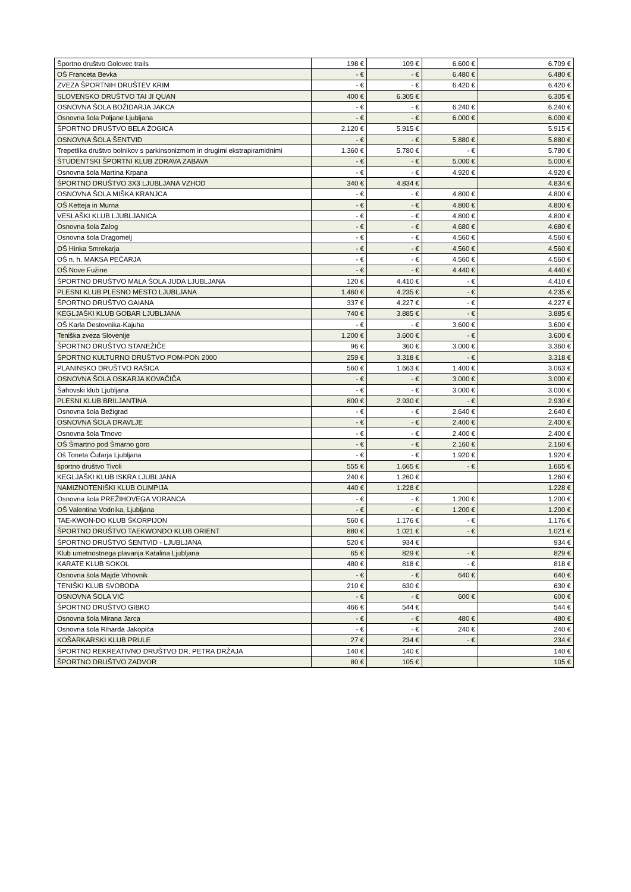| Športno društvo Golovec trails | 198 € | 109 € | 6.600 € | 6.709 € |
| OŠ Franceta Bevka | - € | - € | 6.480 € | 6.480 € |
| ZVEZA ŠPORTNIH DRUŠTEV KRIM | - € | - € | 6.420 € | 6.420 € |
| SLOVENSKO DRUŠTVO TAI JI QUAN | 400 € | 6.305 € | | 6.305 € |
| OSNOVNA ŠOLA BOŽIDARJA JAKCA | - € | - € | 6.240 € | 6.240 € |
| Osnovna šola Poljane Ljubljana | - € | - € | 6.000 € | 6.000 € |
| ŠPORTNO DRUŠTVO BELA ŽOGICA | 2.120 € | 5.915 € | | 5.915 € |
| OSNOVNA ŠOLA ŠENTVID | - € | - € | 5.880 € | 5.880 € |
| Trepetlika društvo bolnikov s parkinsonizmom in drugimi ekstrapiramidnimi | 1.360 € | 5.780 € | - € | 5.780 € |
| ŠTUDENTSKI ŠPORTNI KLUB ZDRAVA ZABAVA | - € | - € | 5.000 € | 5.000 € |
| Osnovna šola Martina Krpana | - € | - € | 4.920 € | 4.920 € |
| ŠPORTNO DRUŠTVO 3X3 LJUBLJANA VZHOD | 340 € | 4.834 € | | 4.834 € |
| OSNOVNA ŠOLA MIŠKA KRANJCA | - € | - € | 4.800 € | 4.800 € |
| OŠ Ketteja in Murna | - € | - € | 4.800 € | 4.800 € |
| VESLAŠKI KLUB LJUBLJANICA | - € | - € | 4.800 € | 4.800 € |
| Osnovna šola Zalog | - € | - € | 4.680 € | 4.680 € |
| Osnovna šola Dragomelj | - € | - € | 4.560 € | 4.560 € |
| OŠ Hinka Smrekarja | - € | - € | 4.560 € | 4.560 € |
| OŠ n. h. MAKSA PEČARJA | - € | - € | 4.560 € | 4.560 € |
| OŠ Nove Fužine | - € | - € | 4.440 € | 4.440 € |
| ŠPORTNO DRUŠTVO MALA ŠOLA JUDA LJUBLJANA | 120 € | 4.410 € | - € | 4.410 € |
| PLESNI KLUB PLESNO MESTO LJUBLJANA | 1.460 € | 4.235 € | - € | 4.235 € |
| ŠPORTNO DRUŠTVO GAIANA | 337 € | 4.227 € | - € | 4.227 € |
| KEGLJAŠKI KLUB GOBAR LJUBLJANA | 740 € | 3.885 € | - € | 3.885 € |
| OŠ Karla Destovnika-Kajuha | - € | - € | 3.600 € | 3.600 € |
| Teniška zveza Slovenije | 1.200 € | 3.600 € | - € | 3.600 € |
| ŠPORTNO DRUŠTVO STANEŽIČE | 96 € | 360 € | 3.000 € | 3.360 € |
| ŠPORTNO KULTURNO DRUŠTVO POM-PON 2000 | 259 € | 3.318 € | - € | 3.318 € |
| PLANINSKO DRUŠTVO RAŠICA | 560 € | 1.663 € | 1.400 € | 3.063 € |
| OSNOVNA ŠOLA OSKARJA KOVAČIČA | - € | - € | 3.000 € | 3.000 € |
| Šahovski klub Ljubljana | - € | - € | 3.000 € | 3.000 € |
| PLESNI KLUB BRILJANTINA | 800 € | 2.930 € | - € | 2.930 € |
| Osnovna šola Bežigrad | - € | - € | 2.640 € | 2.640 € |
| OSNOVNA ŠOLA DRAVLJE | - € | - € | 2.400 € | 2.400 € |
| Osnovna šola Trnovo | - € | - € | 2.400 € | 2.400 € |
| OŠ Šmartno pod Šmarno goro | - € | - € | 2.160 € | 2.160 € |
| Oš Toneta Čufarja Ljubljana | - € | - € | 1.920 € | 1.920 € |
| športno društvo Tivoli | 555 € | 1.665 € | - € | 1.665 € |
| KEGLJAŠKI KLUB ISKRA LJUBLJANA | 240 € | 1.260 € | | 1.260 € |
| NAMIZNOTENIŠKI KLUB OLIMPIJA | 440 € | 1.228 € | | 1.228 € |
| Osnovna šola PREŽIHOVEGA VORANCA | - € | - € | 1.200 € | 1.200 € |
| OŠ Valentina Vodnika, Ljubljana | - € | - € | 1.200 € | 1.200 € |
| TAE-KWON-DO KLUB ŠKORPIJON | 560 € | 1.176 € | - € | 1.176 € |
| ŠPORTNO DRUŠTVO TAEKWONDO KLUB ORIENT | 880 € | 1.021 € | - € | 1.021 € |
| ŠPORTNO DRUŠTVO ŠENTVID - LJUBLJANA | 520 € | 934 € | | 934 € |
| Klub umetnostnega plavanja Katalina Ljubljana | 65 € | 829 € | - € | 829 € |
| KARATE KLUB SOKOL | 480 € | 818 € | - € | 818 € |
| Osnovna šola Majde Vrhovnik | - € | - € | 640 € | 640 € |
| TENIŠKI KLUB SVOBODA | 210 € | 630 € | | 630 € |
| OSNOVNA ŠOLA VIČ | - € | - € | 600 € | 600 € |
| ŠPORTNO DRUŠTVO GIBKO | 466 € | 544 € | | 544 € |
| Osnovna šola Mirana Jarca | - € | - € | 480 € | 480 € |
| Osnovna šola Riharda Jakopiča | - € | - € | 240 € | 240 € |
| KOŠARKARSKI KLUB PRULE | 27 € | 234 € | - € | 234 € |
| ŠPORTNO REKREATIVNO DRUŠTVO DR. PETRA DRŽAJA | 140 € | 140 € | | 140 € |
| ŠPORTNO DRUŠTVO ZADVOR | 80 € | 105 € | | 105 € |